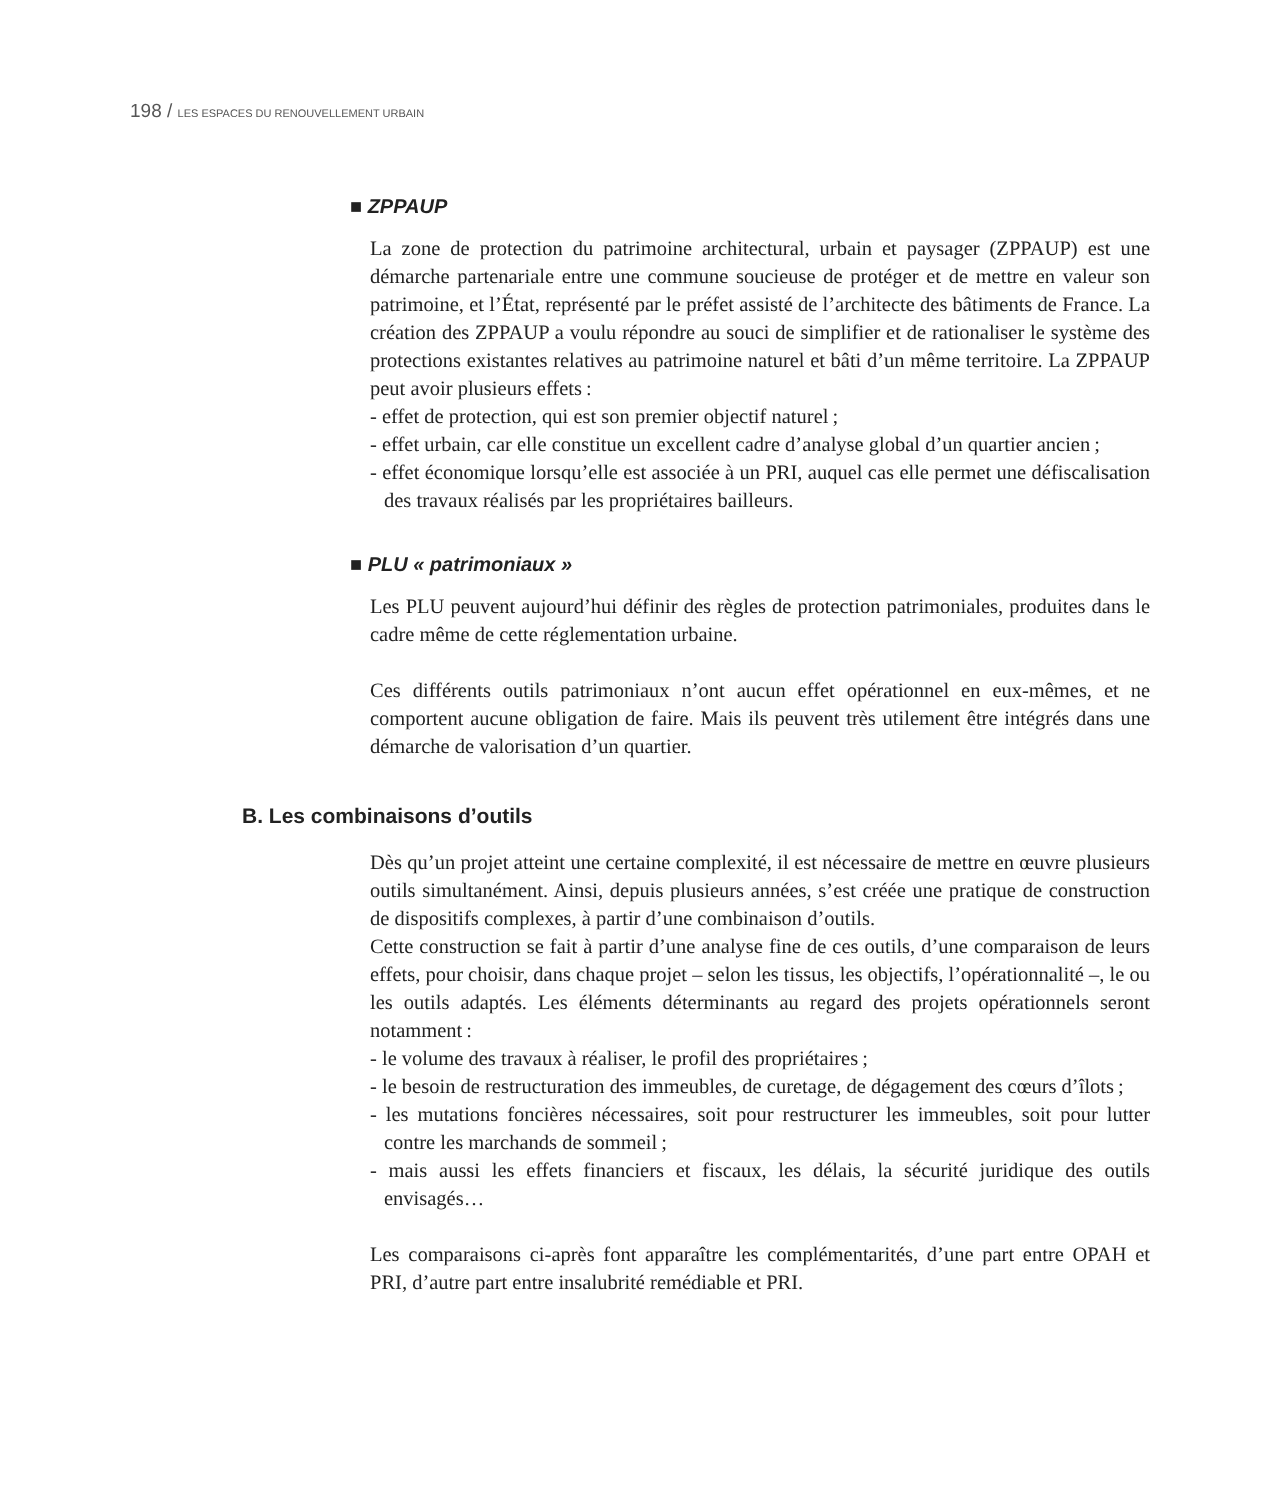198 / LES ESPACES DU RENOUVELLEMENT URBAIN
■ ZPPAUP
La zone de protection du patrimoine architectural, urbain et paysager (ZPPAUP) est une démarche partenariale entre une commune soucieuse de protéger et de mettre en valeur son patrimoine, et l’État, représenté par le préfet assisté de l’architecte des bâtiments de France. La création des ZPPAUP a voulu répondre au souci de simplifier et de rationaliser le système des protections existantes relatives au patrimoine naturel et bâti d’un même territoire. La ZPPAUP peut avoir plusieurs effets :
- effet de protection, qui est son premier objectif naturel ;
- effet urbain, car elle constitue un excellent cadre d’analyse global d’un quartier ancien ;
- effet économique lorsqu’elle est associée à un PRI, auquel cas elle permet une défiscalisation des travaux réalisés par les propriétaires bailleurs.
■ PLU « patrimoniaux »
Les PLU peuvent aujourd’hui définir des règles de protection patrimoniales, produites dans le cadre même de cette réglementation urbaine.
Ces différents outils patrimoniaux n’ont aucun effet opérationnel en eux-mêmes, et ne comportent aucune obligation de faire. Mais ils peuvent très utilement être intégrés dans une démarche de valorisation d’un quartier.
B. Les combinaisons d’outils
Dès qu’un projet atteint une certaine complexité, il est nécessaire de mettre en œuvre plusieurs outils simultanément. Ainsi, depuis plusieurs années, s’est créée une pratique de construction de dispositifs complexes, à partir d’une combinaison d’outils.
Cette construction se fait à partir d’une analyse fine de ces outils, d’une comparaison de leurs effets, pour choisir, dans chaque projet – selon les tissus, les objectifs, l’opérationnalité –, le ou les outils adaptés. Les éléments déterminants au regard des projets opérationnels seront notamment :
- le volume des travaux à réaliser, le profil des propriétaires ;
- le besoin de restructuration des immeubles, de curetage, de dégagement des cœurs d’îlots ;
- les mutations foncières nécessaires, soit pour restructurer les immeubles, soit pour lutter contre les marchands de sommeil ;
- mais aussi les effets financiers et fiscaux, les délais, la sécurité juridique des outils envisagés…
Les comparaisons ci-après font apparaître les complémentarités, d’une part entre OPAH et PRI, d’autre part entre insalubrité remédiable et PRI.